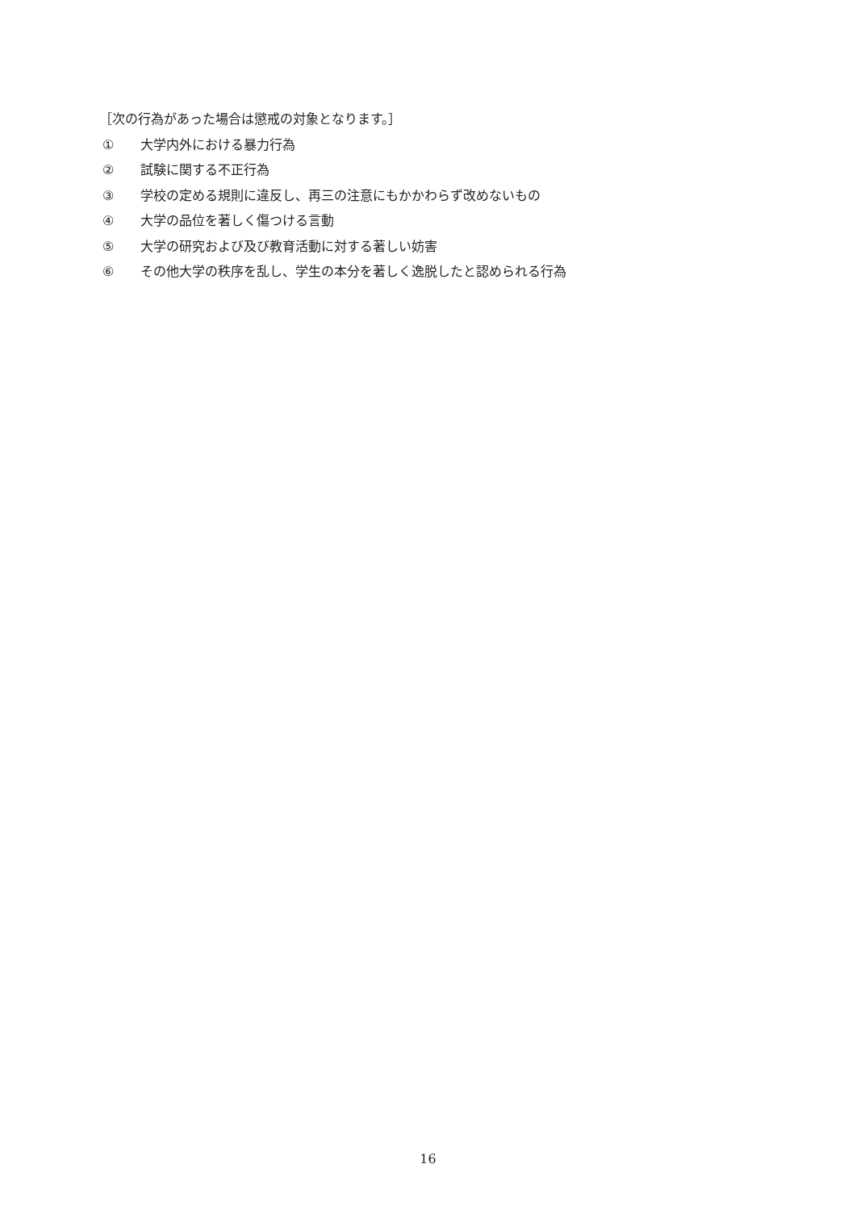［次の行為があった場合は懲戒の対象となります。］
① 大学内外における暴力行為
② 試験に関する不正行為
③ 学校の定める規則に違反し、再三の注意にもかかわらず改めないもの
④ 大学の品位を著しく傷つける言動
⑤ 大学の研究および及び教育活動に対する著しい妨害
⑥ その他大学の秩序を乱し、学生の本分を著しく逸脱したと認められる行為
16